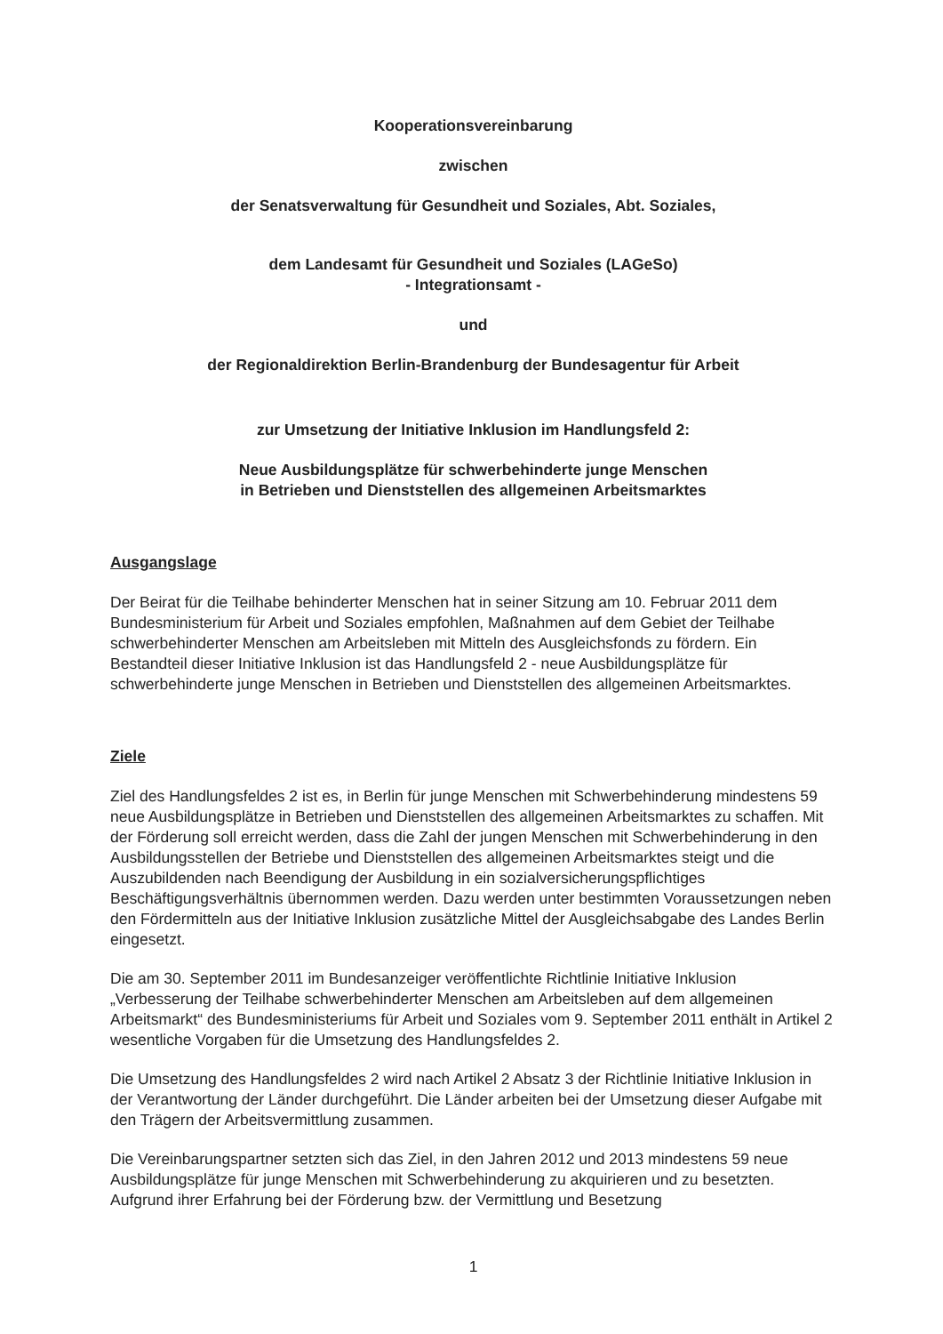Kooperationsvereinbarung
zwischen
der Senatsverwaltung für Gesundheit und Soziales, Abt. Soziales,
dem Landesamt für Gesundheit und Soziales (LAGeSo)
- Integrationsamt -
und
der Regionaldirektion Berlin-Brandenburg der Bundesagentur für Arbeit
zur Umsetzung der Initiative Inklusion im Handlungsfeld 2:
Neue Ausbildungsplätze für schwerbehinderte junge Menschen
in Betrieben und Dienststellen des allgemeinen Arbeitsmarktes
Ausgangslage
Der Beirat für die Teilhabe behinderter Menschen hat in seiner Sitzung am 10. Februar 2011 dem Bundesministerium für Arbeit und Soziales empfohlen, Maßnahmen auf dem Gebiet der Teilhabe schwerbehinderter Menschen am Arbeitsleben mit Mitteln des Ausgleichsfonds zu fördern. Ein Bestandteil dieser Initiative Inklusion ist das Handlungsfeld 2 - neue Ausbildungsplätze für schwerbehinderte junge Menschen in Betrieben und Dienststellen des allgemeinen Arbeitsmarktes.
Ziele
Ziel des Handlungsfeldes 2 ist es, in Berlin für junge Menschen mit Schwerbehinderung mindestens 59 neue Ausbildungsplätze in Betrieben und Dienststellen des allgemeinen Arbeitsmarktes zu schaffen. Mit der Förderung soll erreicht werden, dass die Zahl der jungen Menschen mit Schwerbehinderung in den Ausbildungsstellen der Betriebe und Dienststellen des allgemeinen Arbeitsmarktes steigt und die Auszubildenden nach Beendigung der Ausbildung in ein sozialversicherungspflichtiges Beschäftigungsverhältnis übernommen werden. Dazu werden unter bestimmten Voraussetzungen neben den Fördermitteln aus der Initiative Inklusion zusätzliche Mittel der Ausgleichsabgabe des Landes Berlin eingesetzt.
Die am 30. September 2011 im Bundesanzeiger veröffentlichte Richtlinie Initiative Inklusion „Verbesserung der Teilhabe schwerbehinderter Menschen am Arbeitsleben auf dem allgemeinen Arbeitsmarkt“ des Bundesministeriums für Arbeit und Soziales vom 9. September 2011 enthält in Artikel 2 wesentliche Vorgaben für die Umsetzung des Handlungsfeldes 2.
Die Umsetzung des Handlungsfeldes 2 wird nach Artikel 2 Absatz 3 der Richtlinie Initiative Inklusion in der Verantwortung der Länder durchgeführt. Die Länder arbeiten bei der Umsetzung dieser Aufgabe mit den Trägern der Arbeitsvermittlung zusammen.
Die Vereinbarungspartner setzten sich das Ziel, in den Jahren 2012 und 2013 mindestens 59 neue Ausbildungsplätze für junge Menschen mit Schwerbehinderung zu akquirieren und zu besetzten. Aufgrund ihrer Erfahrung bei der Förderung bzw. der Vermittlung und Besetzung
1